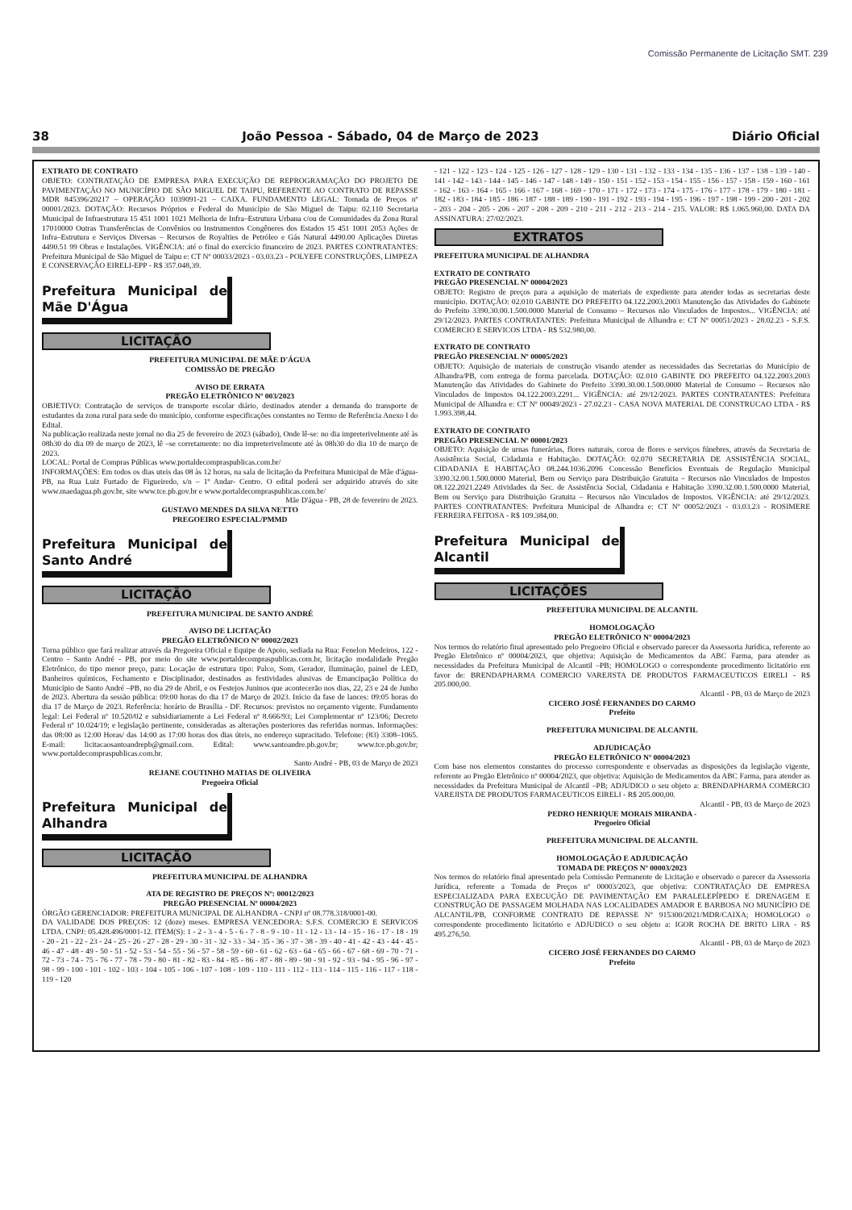Comissão Permanente de Licitação SMT. 239
38 João Pessoa - Sábado, 04 de Março de 2023 Diário Oficial
EXTRATO DE CONTRATO
OBJETO: CONTRATAÇÃO DE EMPRESA PARA EXECUÇÃO DE REPROGRAMAÇÃO DO PROJETO DE PAVIMENTAÇÃO NO MUNICÍPIO DE SÃO MIGUEL DE TAIPU, REFERENTE AO CONTRATO DE REPASSE MDR 845396/20217 – OPERAÇÃO 1039091-21 – CAIXA. FUNDAMENTO LEGAL: Tomada de Preços nº 00001/2023. DOTAÇÃO: Recursos Próprios e Federal do Município de São Miguel de Taipu: 02.110 Secretaria Municipal de Infraestrutura 15 451 1001 1021 Melhoria de Infra–Estrutura Urbana c/ou de Comunidades da Zona Rural 17010000 Outras Transferências de Convênios ou Instrumentos Congêneres dos Estados 15 451 1001 2053 Ações de Infra–Estrutura e Serviços Diversas – Recursos de Royalties de Petróleo e Gás Natural 4490.00 Aplicações Diretas 4490.51 99 Obras e Instalações. VIGÊNCIA: até o final do exercício financeiro de 2023. PARTES CONTRATANTES: Prefeitura Municipal de São Miguel de Taipu e: CT Nº 00033/2023 - 03.03.23 - POLYEFE CONSTRUÇÕES, LIMPEZA E CONSERVAÇÃO EIRELI-EPP - R$ 357.048,39.
Prefeitura Municipal de Mãe D'Água
LICITAÇÃO
PREFEITURA MUNICIPAL DE MÃE D'ÁGUA
COMISSÃO DE PREGÃO
AVISO DE ERRATA
PREGÃO ELETRÔNICO Nº 003/2023
OBJETIVO: Contratação de serviços de transporte escolar diário, destinados atender a demanda do transporte de estudantes da zona rural para sede do município, conforme especificações constantes no Termo de Referência Anexo I do Edital.
Na publicação realizada neste jornal no dia 25 de fevereiro de 2023 (sábado), Onde lê-se: no dia impreterivelmente até às 08h30 do dia 09 de março de 2023, lê –se corretamente: no dia impreterivelmente até às 08h30 do dia 10 de março de 2023.
LOCAL: Portal de Compras Públicas www.portaldecompraspublicas.com.br/
INFORMAÇÕES: Em todos os dias uteis das 08 às 12 horas, na sala de licitação da Prefeitura Municipal de Mãe d'água-PB, na Rua Luiz Furtado de Figueiredo, s/n – 1º Andar- Centro. O edital poderá ser adquirido através do site www.maedagua.pb.gov.br, site www.tce.pb.gov.br e www.portaldecompraspublicas.com.br/
Mãe D'água - PB, 28 de fevereiro de 2023.
GUSTAVO MENDES DA SILVA NETTO
PREGOEIRO ESPECIAL/PMMD
Prefeitura Municipal de Santo André
LICITAÇÃO
PREFEITURA MUNICIPAL DE SANTO ANDRÉ
AVISO DE LICITAÇÃO
PREGÃO ELETRÔNICO Nº 00002/2023
Torna público que fará realizar através da Pregoeira Oficial e Equipe de Apoio, sediada na Rua: Fenelon Medeiros, 122 - Centro - Santo André - PB, por meio do site www.portaldecompraspublicas.com.br, licitação modalidade Pregão Eletrônico, do tipo menor preço, para: Locação de estrutura tipo: Palco, Som, Gerador, Iluminação, painel de LED, Banheiros químicos, Fechamento e Disciplinador, destinados as festividades alusivas de Emancipação Política do Município de Santo André –PB, no dia 29 de Abril, e os Festejos Juninos que acontecerão nos dias, 22, 23 e 24 de Junho de 2023. Abertura da sessão pública: 09:00 horas do dia 17 de Março de 2023. Início da fase de lances: 09:05 horas do dia 17 de Março de 2023. Referência: horário de Brasília - DF. Recursos: previstos no orçamento vigente. Fundamento legal: Lei Federal nº 10.520/02 e subsidiariamente a Lei Federal nº 8.666/93; Lei Complementar nº 123/06; Decreto Federal nº 10.024/19; e legislação pertinente, consideradas as alterações posteriores das referidas normas. Informações: das 08:00 as 12:00 Horas/ das 14:00 as 17:00 horas dos dias úteis, no endereço supracitado. Telefone: (83) 3308–1065. E-mail: licitacaosantoandrepb@gmail.com. Edital: www.santoandre.pb.gov.br; www.tce.pb.gov.br; www.portaldecompraspublicas.com.br.
Santo André - PB, 03 de Março de 2023
REJANE COUTINHO MATIAS DE OLIVEIRA
Pregoeira Oficial
Prefeitura Municipal de Alhandra
LICITAÇÃO
PREFEITURA MUNICIPAL DE ALHANDRA
ATA DE REGISTRO DE PREÇOS Nº: 00012/2023
PREGÃO PRESENCIAL Nº 00004/2023
ÓRGÃO GERENCIADOR: PREFEITURA MUNICIPAL DE ALHANDRA - CNPJ nº 08.778.318/0001-00.
DA VALIDADE DOS PREÇOS: 12 (doze) meses. EMPRESA VENCEDORA: S.F.S. COMERCIO E SERVICOS LTDA. CNPJ: 05.428.496/0001-12. ITEM(S): 1 - 2 - 3 - 4 - 5 - 6 - 7 - 8 - 9 - 10 - 11 - 12 - 13 - 14 - 15 - 16 - 17 - 18 - 19 - 20 - 21 - 22 - 23 - 24 - 25 - 26 - 27 - 28 - 29 - 30 - 31 - 32 - 33 - 34 - 35 - 36 - 37 - 38 - 39 - 40 - 41 - 42 - 43 - 44 - 45 - 46 - 47 - 48 - 49 - 50 - 51 - 52 - 53 - 54 - 55 - 56 - 57 - 58 - 59 - 60 - 61 - 62 - 63 - 64 - 65 - 66 - 67 - 68 - 69 - 70 - 71 - 72 - 73 - 74 - 75 - 76 - 77 - 78 - 79 - 80 - 81 - 82 - 83 - 84 - 85 - 86 - 87 - 88 - 89 - 90 - 91 - 92 - 93 - 94 - 95 - 96 - 97 - 98 - 99 - 100 - 101 - 102 - 103 - 104 - 105 - 106 - 107 - 108 - 109 - 110 - 111 - 112 - 113 - 114 - 115 - 116 - 117 - 118 - 119 - 120
- 121 - 122 - 123 - 124 - 125 - 126 - 127 - 128 - 129 - 130 - 131 - 132 - 133 - 134 - 135 - 136 - 137 - 138 - 139 - 140 - 141 - 142 - 143 - 144 - 145 - 146 - 147 - 148 - 149 - 150 - 151 - 152 - 153 - 154 - 155 - 156 - 157 - 158 - 159 - 160 - 161 - 162 - 163 - 164 - 165 - 166 - 167 - 168 - 169 - 170 - 171 - 172 - 173 - 174 - 175 - 176 - 177 - 178 - 179 - 180 - 181 - 182 - 183 - 184 - 185 - 186 - 187 - 188 - 189 - 190 - 191 - 192 - 193 - 194 - 195 - 196 - 197 - 198 - 199 - 200 - 201 - 202 - 203 - 204 - 205 - 206 - 207 - 208 - 209 - 210 - 211 - 212 - 213 - 214 - 215. VALOR: R$ 1.065.960,00. DATA DA ASSINATURA: 27/02/2023.
EXTRATOS
PREFEITURA MUNICIPAL DE ALHANDRA
EXTRATO DE CONTRATO
PREGÃO PRESENCIAL Nº 00004/2023
OBJETO: Registro de preços para a aquisição de materiais de expediente para atender todas as secretarias deste município. DOTAÇÃO: 02.010 GABINTE DO PREFEITO 04.122.2003.2003 Manutenção das Atividades do Gabinete do Prefeito 3390.30.00.1.500.0000 Material de Consumo – Recursos não Vinculados de Impostos... VIGÊNCIA: até 29/12/2023. PARTES CONTRATANTES: Prefeitura Municipal de Alhandra e: CT Nº 00051/2023 - 28.02.23 - S.F.S. COMERCIO E SERVICOS LTDA - R$ 532.980,00.
EXTRATO DE CONTRATO
PREGÃO PRESENCIAL Nº 00005/2023
OBJETO: Aquisição de materiais de construção visando atender as necessidades das Secretarias do Município de Alhandra/PB, com entrega de forma parcelada. DOTAÇÃO: 02.010 GABINTE DO PREFEITO 04.122.2003.2003 Manutenção das Atividades do Gabinete do Prefeito 3390.30.00.1.500.0000 Material de Consumo – Recursos não Vinculados de Impostos 04.122.2003.2291... VIGÊNCIA: até 29/12/2023. PARTES CONTRATANTES: Prefeitura Municipal de Alhandra e: CT Nº 00049/2023 - 27.02.23 - CASA NOVA MATERIAL DE CONSTRUCAO LTDA - R$ 1.993.398,44.
EXTRATO DE CONTRATO
PREGÃO PRESENCIAL Nº 00001/2023
OBJETO: Aquisição de urnas funerárias, flores naturais, coroa de flores e serviços fúnebres, através da Secretaria de Assistência Social, Cidadania e Habitação. DOTAÇÃO: 02.070 SECRETARIA DE ASSISTÊNCIA SOCIAL, CIDADANIA E HABITAÇÃO 08.244.1036.2096 Concessão Benefícios Eventuais de Regulação Municipal 3390.32.00.1.500.0000 Material, Bem ou Serviço para Distribuição Gratuita – Recursos não Vinculados de Impostos 08.122.2021.2249 Atividades da Sec. de Assistência Social, Cidadania e Habitação 3390.32.00.1.500.0000 Material, Bem ou Serviço para Distribuição Gratuita – Recursos não Vinculados de Impostos. VIGÊNCIA: até 29/12/2023. PARTES CONTRATANTES: Prefeitura Municipal de Alhandra e: CT Nº 00052/2023 - 03.03.23 - ROSIMERE FERREIRA FEITOSA - R$ 109.384,00.
Prefeitura Municipal de Alcantil
LICITAÇÕES
PREFEITURA MUNICIPAL DE ALCANTIL
HOMOLOGAÇÃO
PREGÃO ELETRÔNICO Nº 00004/2023
Nos termos do relatório final apresentado pelo Pregoeiro Oficial e observado parecer da Assessoria Jurídica, referente ao Pregão Eletrônico nº 00004/2023, que objetiva: Aquisição de Medicamentos da ABC Farma, para atender as necessidades da Prefeitura Municipal de Alcantil –PB; HOMOLOGO o correspondente procedimento licitatório em favor de: BRENDAPHARMA COMERCIO VAREJISTA DE PRODUTOS FARMACEUTICOS EIRELI - R$ 205.000,00.
Alcantil - PB, 03 de Março de 2023
CICERO JOSÉ FERNANDES DO CARMO
Prefeito
PREFEITURA MUNICIPAL DE ALCANTIL
ADJUDICAÇÃO
PREGÃO ELETRÔNICO Nº 00004/2023
Com base nos elementos constantes do processo correspondente e observadas as disposições da legislação vigente, referente ao Pregão Eletrônico nº 00004/2023, que objetiva: Aquisição de Medicamentos da ABC Farma, para atender as necessidades da Prefeitura Municipal de Alcantil –PB; ADJUDICO o seu objeto a: BRENDAPHARMA COMERCIO VAREJISTA DE PRODUTOS FARMACEUTICOS EIRELI - R$ 205.000,00.
Alcantil - PB, 03 de Março de 2023
PEDRO HENRIQUE MORAIS MIRANDA -
Pregoeiro Oficial
PREFEITURA MUNICIPAL DE ALCANTIL
HOMOLOGAÇÃO E ADJUDICAÇÃO
TOMADA DE PREÇOS Nº 00003/2023
Nos termos do relatório final apresentado pela Comissão Permanente de Licitação e observado o parecer da Assessoria Jurídica, referente a Tomada de Preços nº 00003/2023, que objetiva: CONTRATAÇÃO DE EMPRESA ESPECIALIZADA PARA EXECUÇÃO DE PAVIMENTAÇÃO EM PARALELEPÍPEDO E DRENAGEM E CONSTRUÇÃO DE PASSAGEM MOLHADA NAS LOCALIDADES AMADOR E BARBOSA NO MUNICÍPIO DE ALCANTIL/PB, CONFORME CONTRATO DE REPASSE Nº 915300/2021/MDR/CAIXA; HOMOLOGO o correspondente procedimento licitatório e ADJUDICO o seu objeto a: IGOR ROCHA DE BRITO LIRA - R$ 495.276,50.
Alcantil - PB, 03 de Março de 2023
CICERO JOSÉ FERNANDES DO CARMO
Prefeito